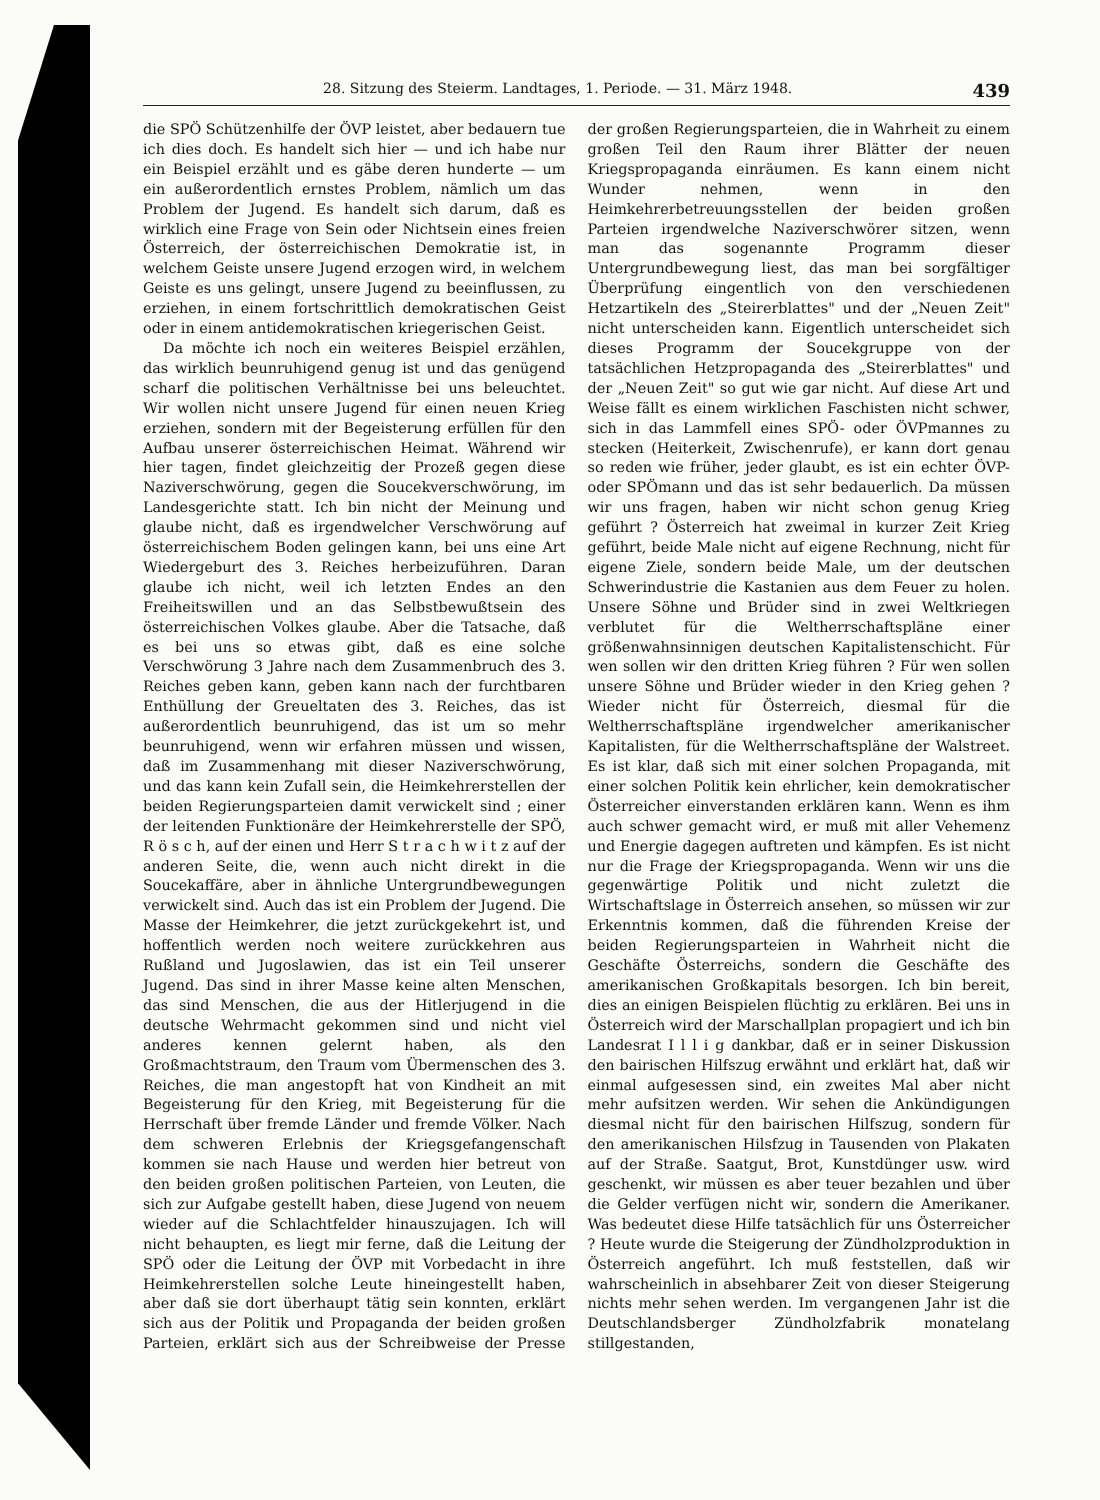28. Sitzung des Steierm. Landtages, 1. Periode. — 31. März 1948. 439
die SPÖ Schützenhilfe der ÖVP leistet, aber bedauern tue ich dies doch. Es handelt sich hier — und ich habe nur ein Beispiel erzählt und es gäbe deren hunderte — um ein außerordentlich ernstes Problem, nämlich um das Problem der Jugend. Es handelt sich darum, daß es wirklich eine Frage von Sein oder Nichtsein eines freien Österreich, der österreichischen Demokratie ist, in welchem Geiste unsere Jugend erzogen wird, in welchem Geiste es uns gelingt, unsere Jugend zu beeinflussen, zu erziehen, in einem fortschrittlich demokratischen Geist oder in einem antidemokratischen kriegerischen Geist.
Da möchte ich noch ein weiteres Beispiel erzählen, das wirklich beunruhigend genug ist und das genügend scharf die politischen Verhältnisse bei uns beleuchtet. Wir wollen nicht unsere Jugend für einen neuen Krieg erziehen, sondern mit der Begeisterung erfüllen für den Aufbau unserer österreichischen Heimat. Während wir hier tagen, findet gleichzeitig der Prozeß gegen diese Naziverschwörung, gegen die Soucekverschwörung, im Landesgerichte statt. Ich bin nicht der Meinung und glaube nicht, daß es irgendwelcher Verschwörung auf österreichischem Boden gelingen kann, bei uns eine Art Wiedergeburt des 3. Reiches herbeizuführen. Daran glaube ich nicht, weil ich letzten Endes an den Freiheitswillen und an das Selbstbewußtsein des österreichischen Volkes glaube. Aber die Tatsache, daß es bei uns so etwas gibt, daß es eine solche Verschwörung 3 Jahre nach dem Zusammenbruch des 3. Reiches geben kann, geben kann nach der furchtbaren Enthüllung der Greueltaten des 3. Reiches, das ist außerordentlich beunruhigend, das ist um so mehr beunruhigend, wenn wir erfahren müssen und wissen, daß im Zusammenhang mit dieser Naziverschwörung, und das kann kein Zufall sein, die Heimkehrerstellen der beiden Regierungsparteien damit verwickelt sind ; einer der leitenden Funktionäre der Heimkehrerstelle der SPÖ, R ö s c h, auf der einen und Herr S t r a c h w i t z auf der anderen Seite, die, wenn auch nicht direkt in die Soucekaffäre, aber in ähnliche Untergrundbewegungen verwickelt sind. Auch das ist ein Problem der Jugend. Die Masse der Heimkehrer, die jetzt zurückgekehrt ist, und hoffentlich werden noch weitere zurückkehren aus Rußland und Jugoslawien, das ist ein Teil unserer Jugend. Das sind in ihrer Masse keine alten Menschen, das sind Menschen, die aus der Hitlerjugend in die deutsche Wehrmacht gekommen sind und nicht viel anderes kennen gelernt haben, als den Großmachtstraum, den Traum vom Übermenschen des 3. Reiches, die man angestopft hat von Kindheit an mit Begeisterung für den Krieg, mit Begeisterung für die Herrschaft über fremde Länder und fremde Völker. Nach dem schweren Erlebnis der Kriegsgefangenschaft kommen sie nach Hause und werden hier betreut von den beiden großen politischen Parteien, von Leuten, die sich zur Aufgabe gestellt haben, diese Jugend von neuem wieder auf die Schlachtfelder hinauszujagen. Ich will nicht behaupten, es liegt mir ferne, daß die Leitung der SPÖ oder die Leitung der ÖVP mit Vorbedacht in ihre Heimkehrerstellen solche Leute hineingestellt haben, aber daß sie dort überhaupt tätig sein konnten, erklärt sich aus der Politik und Propaganda der beiden großen Parteien, erklärt sich aus der Schreibweise der Presse der großen Regierungsparteien, die in Wahrheit zu einem großen Teil den Raum ihrer Blätter der neuen Kriegspropaganda einräumen. Es kann einem nicht Wunder nehmen, wenn in den Heimkehrerbetreuungsstellen der beiden großen Parteien irgendwelche Naziverschwörer sitzen, wenn man das sogenannte Programm dieser Untergrundbewegung liest, das man bei sorgfältiger Überprüfung eingentlich von den verschiedenen Hetzartikeln des „Steirerblattes" und der „Neuen Zeit" nicht unterscheiden kann. Eigentlich unterscheidet sich dieses Programm der Soucekgruppe von der tatsächlichen Hetzpropaganda des „Steirerblattes" und der „Neuen Zeit" so gut wie gar nicht. Auf diese Art und Weise fällt es einem wirklichen Faschisten nicht schwer, sich in das Lammfell eines SPÖ- oder ÖVPmannes zu stecken (Heiterkeit, Zwischenrufe), er kann dort genau so reden wie früher, jeder glaubt, es ist ein echter ÖVP- oder SPÖmann und das ist sehr bedauerlich. Da müssen wir uns fragen, haben wir nicht schon genug Krieg geführt ? Österreich hat zweimal in kurzer Zeit Krieg geführt, beide Male nicht auf eigene Rechnung, nicht für eigene Ziele, sondern beide Male, um der deutschen Schwerindustrie die Kastanien aus dem Feuer zu holen. Unsere Söhne und Brüder sind in zwei Weltkriegen verblutet für die Weltherrschaftspläne einer größenwahnsinnigen deutschen Kapitalistenschicht. Für wen sollen wir den dritten Krieg führen ? Für wen sollen unsere Söhne und Brüder wieder in den Krieg gehen ? Wieder nicht für Österreich, diesmal für die Weltherrschaftspläne irgendwelcher amerikanischer Kapitalisten, für die Weltherrschaftspläne der Walstreet. Es ist klar, daß sich mit einer solchen Propaganda, mit einer solchen Politik kein ehrlicher, kein demokratischer Österreicher einverstanden erklären kann. Wenn es ihm auch schwer gemacht wird, er muß mit aller Vehemenz und Energie dagegen auftreten und kämpfen. Es ist nicht nur die Frage der Kriegspropaganda. Wenn wir uns die gegenwärtige Politik und nicht zuletzt die Wirtschaftslage in Österreich ansehen, so müssen wir zur Erkenntnis kommen, daß die führenden Kreise der beiden Regierungsparteien in Wahrheit nicht die Geschäfte Österreichs, sondern die Geschäfte des amerikanischen Großkapitals besorgen. Ich bin bereit, dies an einigen Beispielen flüchtig zu erklären. Bei uns in Österreich wird der Marschallplan propagiert und ich bin Landesrat I l l i g dankbar, daß er in seiner Diskussion den bairischen Hilfszug erwähnt und erklärt hat, daß wir einmal aufgesessen sind, ein zweites Mal aber nicht mehr aufsitzen werden. Wir sehen die Ankündigungen diesmal nicht für den bairischen Hilfszug, sondern für den amerikanischen Hilsfzug in Tausenden von Plakaten auf der Straße. Saatgut, Brot, Kunstdünger usw. wird geschenkt, wir müssen es aber teuer bezahlen und über die Gelder verfügen nicht wir, sondern die Amerikaner. Was bedeutet diese Hilfe tatsächlich für uns Österreicher ? Heute wurde die Steigerung der Zündholzproduktion in Österreich angeführt. Ich muß feststellen, daß wir wahrscheinlich in absehbarer Zeit von dieser Steigerung nichts mehr sehen werden. Im vergangenen Jahr ist die Deutschlandsberger Zündholzfabrik monatelang stillgestanden,